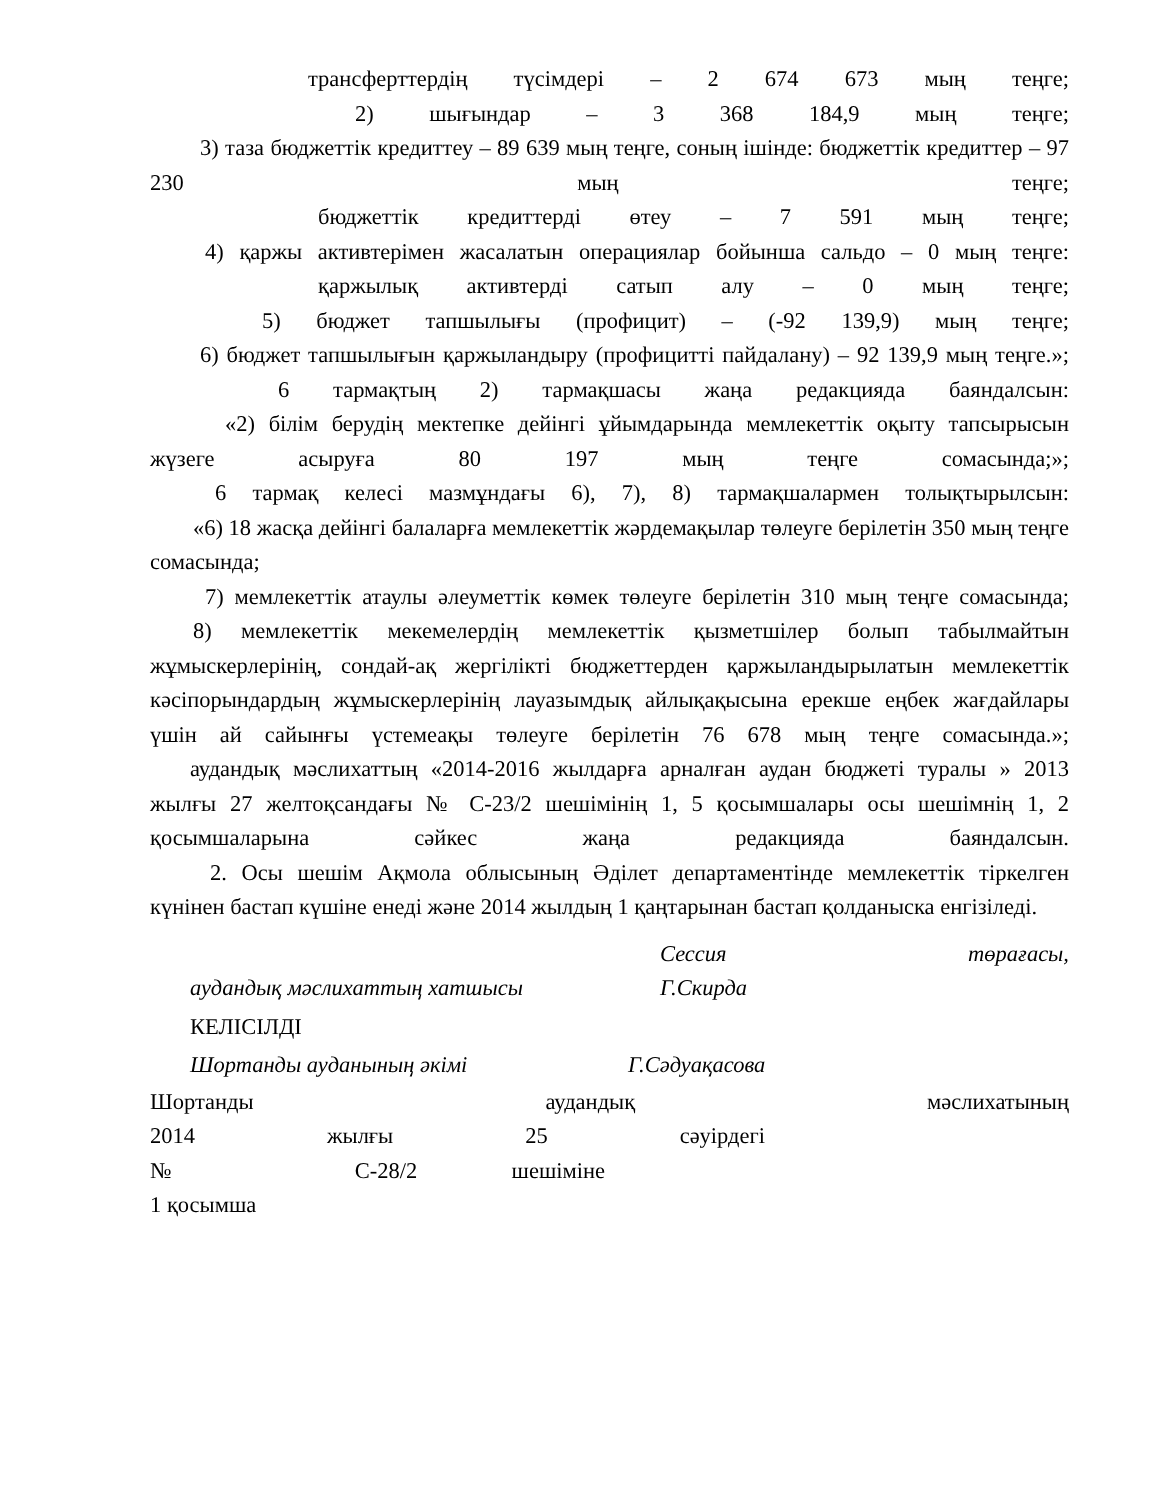трансферттердің түсімдері – 2 674 673 мың теңге;
2) шығындар – 3 368 184,9 мың теңге;
3) таза бюджеттік кредиттеу – 89 639 мың теңге, соның ішінде: бюджеттік кредиттер – 97 230 мың теңге;
бюджеттік кредиттерді өтеу – 7 591 мың теңге;
4) қаржы активтерімен жасалатын операциялар бойынша сальдо – 0 мың теңге:
қаржылық активтерді сатып алу – 0 мың теңге;
5) бюджет тапшылығы (профицит) – (-92 139,9) мың теңге;
6) бюджет тапшылығын қаржыландыру (профицитті пайдалану) – 92 139,9 мың теңге.»;
6 тармақтың 2) тармақшасы жаңа редакцияда баяндалсын:
«2) білім берудің мектепке дейінгі ұйымдарында мемлекеттік оқыту тапсырысын жүзеге асыруға 80 197 мың теңге сомасында;»;
6 тармақ келесі мазмұндағы 6), 7), 8) тармақшалармен толықтырылсын:
«6) 18 жасқа дейінгі балаларға мемлекеттік жәрдемақылар төлеуге берілетін 350 мың теңге сомасында;
7) мемлекеттік атаулы әлеуметтік көмек төлеуге берілетін 310 мың теңге сомасында;
8) мемлекеттік мекемелердің мемлекеттік қызметшілер болып табылмайтын жұмыскерлерінің, сондай-ақ жергілікті бюджеттерден қаржыландырылатын мемлекеттік кәсіпорындардың жұмыскерлерінің лауазымдық айлықақысына ерекше еңбек жағдайлары үшін ай сайынғы үстемеақы төлеуге берілетін 76 678 мың теңге сомасында.»;
аудандық мәслихаттың «2014-2016 жылдарға арналған аудан бюджеті туралы » 2013 жылғы 27 желтоқсандағы № С-23/2 шешімінің 1, 5 қосымшалары осы шешімнің 1, 2 қосымшаларына сәйкес жаңа редакцияда баяндалсын.
2. Осы шешім Ақмола облысының Әділет департаментінде мемлекеттік тіркелген күнінен бастап күшіне енеді және 2014 жылдың 1 қаңтарынан бастап қолданыска енгізіледі.
Сессия төрағасы,
аудандық мәслихаттың хатшысы Г.Скирда
КЕЛІСІЛДІ
Шортанды ауданының әкімі Г.Сәдуақасова
Шортанды аудандық мәслихатының
2014 жылғы 25 сәуірдегі
№ С-28/2 шешіміне
1 қосымша